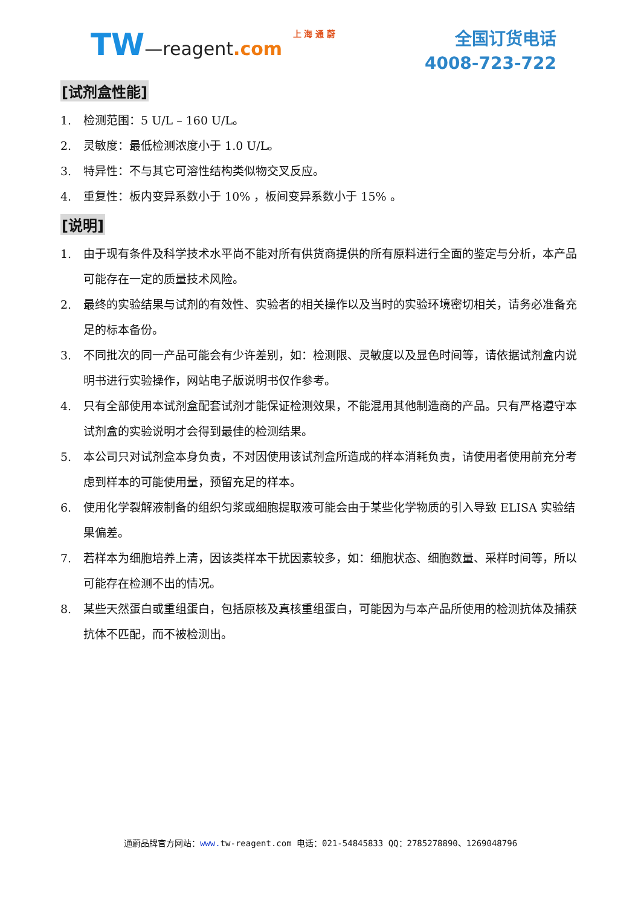TW—reagent.com 上 海 通 蔚
全国订货电话
4008-723-722
[试剂盒性能]
1. 检测范围：5 U/L – 160 U/L。
2. 灵敏度：最低检测浓度小于 1.0 U/L。
3. 特异性：不与其它可溶性结构类似物交叉反应。
4. 重复性：板内变异系数小于 10% ，板间变异系数小于 15% 。
[说明]
1. 由于现有条件及科学技术水平尚不能对所有供货商提供的所有原料进行全面的鉴定与分析，本产品可能存在一定的质量技术风险。
2. 最终的实验结果与试剂的有效性、实验者的相关操作以及当时的实验环境密切相关，请务必准备充足的标本备份。
3. 不同批次的同一产品可能会有少许差别，如：检测限、灵敏度以及显色时间等，请依据试剂盒内说明书进行实验操作，网站电子版说明书仅作参考。
4. 只有全部使用本试剂盒配套试剂才能保证检测效果，不能混用其他制造商的产品。只有严格遵守本试剂盒的实验说明才会得到最佳的检测结果。
5. 本公司只对试剂盒本身负责，不对因使用该试剂盒所造成的样本消耗负责，请使用者使用前充分考虑到样本的可能使用量，预留充足的样本。
6. 使用化学裂解液制备的组织匀浆或细胞提取液可能会由于某些化学物质的引入导致 ELISA 实验结果偏差。
7. 若样本为细胞培养上清，因该类样本干扰因素较多，如：细胞状态、细胞数量、采样时间等，所以可能存在检测不出的情况。
8. 某些天然蛋白或重组蛋白，包括原核及真核重组蛋白，可能因为与本产品所使用的检测抗体及捕获抗体不匹配，而不被检测出。
通蔚品牌官方网站：www. tw-reagent.com 电话：021-54845833 QQ：2785278890、1269048796